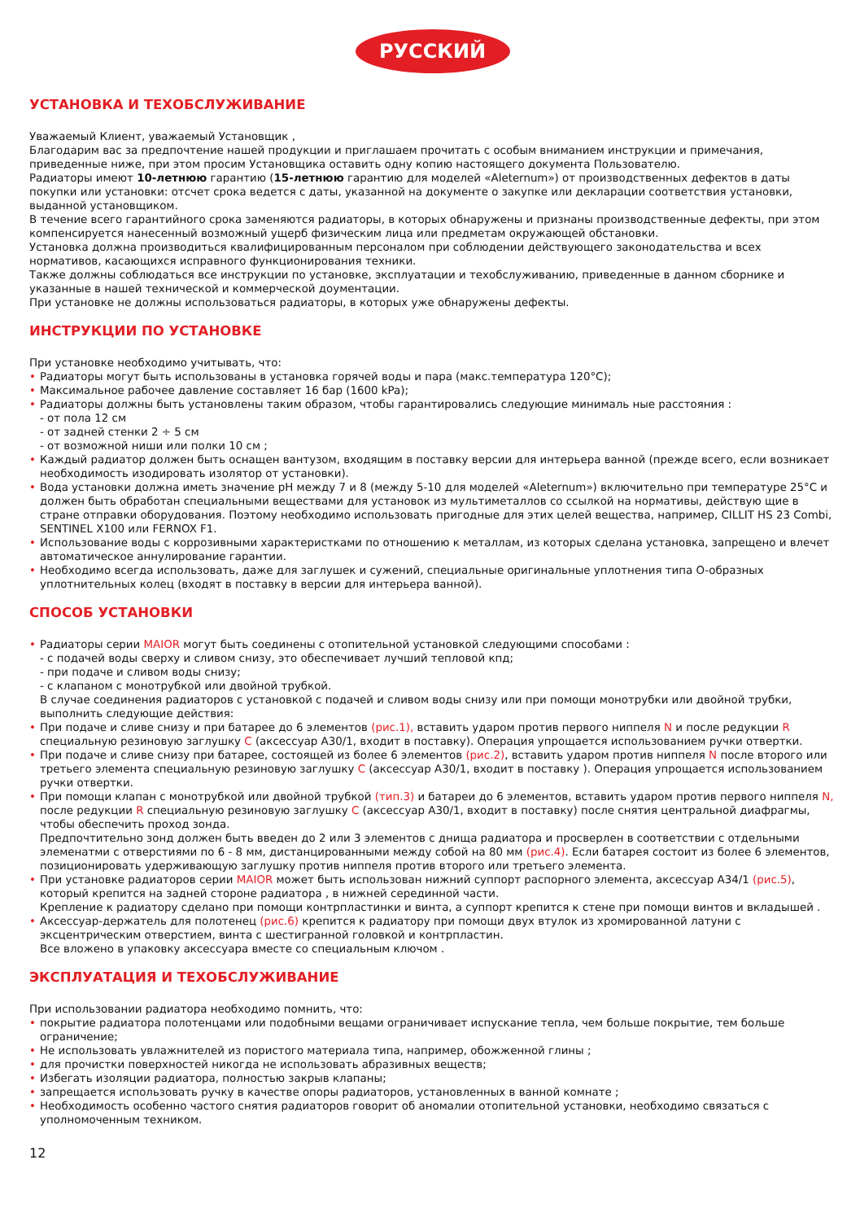РУССКИЙ
УСТАНОВКА И ТЕХОБСЛУЖИВАНИЕ
Уважаемый Клиент, уважаемый Установщик ,
Благодарим вас за предпочтение нашей продукции и приглашаем прочитать с особым вниманием инструкции и примечания, приведенные ниже, при этом просим Установщика оставить одну копию настоящего документа Пользователю.
Радиаторы имеют 10-летнюю гарантию (15-летнюю гарантию для моделей «Aleternum») от производственных дефектов в даты покупки или установки: отсчет срока ведется с даты, указанной на документе о закупке или декларации соответствия установки, выданной установщиком.
В течение всего гарантийного срока заменяются радиаторы, в которых обнаружены и признаны производственные дефекты, при этом компенсируется нанесенный возможный ущерб физическим лица или предметам окружающей обстановки.
Установка должна производиться квалифицированным персоналом при соблюдении действующего законодательства и всех нормативов, касающихся исправного функционирования техники.
Также должны соблюдаться все инструкции по установке, эксплуатации и техобслуживанию, приведенные в данном сборнике и указанные в нашей технической и коммерческой доументации.
При установке не должны использоваться радиаторы, в которых уже обнаружены дефекты.
ИНСТРУКЦИИ ПО УСТАНОВКЕ
При установке необходимо учитывать, что:
Радиаторы могут быть использованы в установка горячей воды и пара (макс.температура 120°C);
Максимальное рабочее давление составляет 16 бар (1600 kPa);
Радиаторы должны быть установлены таким образом, чтобы гарантировались следующие минималь ные расстояния :
- от пола 12 см
- от задней стенки 2 ÷ 5 см
- от возможной ниши или полки 10 см ;
Каждый радиатор должен быть оснащен вантузом, входящим в поставку версии для интерьера ванной (прежде всего, если возникает необходимость изодировать изолятор от установки).
Вода установки должна иметь значение pH между 7 и 8 (между 5-10 для моделей «Aleternum») включительно при температуре 25°C и должен быть обработан специальными веществами для установок из мультиметаллов со ссылкой на нормативы, действую щие в стране отправки оборудования. Поэтому необходимо использовать пригодные для этих целей вещества, например, CILLIT HS 23 Combi, SENTINEL X100 или FERNOX F1.
Использование воды с коррозивными характеристками по отношению к металлам, из которых сделана установка, запрещено и влечет автоматическое аннулирование гарантии.
Необходимо всегда использовать, даже для заглушек и сужений, специальные оригинальные уплотнения типа O-образных уплотнительных колец (входят в поставку в версии для интерьера ванной).
СПОСОБ УСТАНОВКИ
Радиаторы серии MAIOR могут быть соединены с отопительной установкой следующими способами :
- с подачей воды сверху и сливом снизу, это обеспечивает лучший тепловой кпд;
- при подаче и сливом воды снизу;
- с клапаном с монотрубкой или двойной трубкой.
В случае соединения радиаторов с установкой с подачей и сливом воды снизу или при помощи монотрубки или двойной трубки, выполнить следующие действия:
При подаче и сливе снизу и при батарее до 6 элементов (рис.1), вставить ударом против первого ниппеля N и после редукции R специальную резиновую заглушку C (аксессуар A30/1, входит в поставку). Операция упрощается использованием ручки отвертки.
При подаче и сливе снизу при батарее, состоящей из более 6 элементов (рис.2), вставить ударом против ниппеля N после второго или третьего элемента специальную резиновую заглушку C (аксессуар A30/1, входит в поставку ). Операция упрощается использованием ручки отвертки.
При помощи клапан с монотрубкой или двойной трубкой (тип.3) и батареи до 6 элементов, вставить ударом против первого ниппеля N, после редукции R специальную резиновую заглушку C (аксессуар A30/1, входит в поставку) после снятия центральной диафрагмы, чтобы обеспечить проход зонда.
Предпочтительно зонд должен быть введен до 2 или 3 элементов с днища радиатора и просверлен в соответствии с отдельными элеменатми с отверстиями по 6 - 8 мм, дистанцированными между собой на 80 мм (рис.4). Если батарея состоит из более 6 элементов, позиционировать удерживающую заглушку против ниппеля против второго или третьего элемента.
При установке радиаторов серии MAIOR может быть использован нижний суппорт распорного элемента, аксессуар A34/1 (рис.5), который крепится на задней стороне радиатора , в нижней серединной части.
Крепление к радиатору сделано при помощи контрпластинки и винта, а суппорт крепится к стене при помощи винтов и вкладышей .
Аксессуар-держатель для полотенец (рис.6) крепится к радиатору при помощи двух втулок из хромированной латуни с эксцентрическим отверстием, винта с шестигранной головкой и контрпластин.
Все вложено в упаковку аксессуара вместе со специальным ключом .
ЭКСПЛУАТАЦИЯ И ТЕХОБСЛУЖИВАНИЕ
При использовании радиатора необходимо помнить, что:
покрытие радиатора полотенцами или подобными вещами ограничивает испускание тепла, чем больше покрытие, тем больше ограничение;
Не использовать увлажнителей из пористого материала типа, например, обожженной глины ;
для прочистки поверхностей никогда не использовать абразивных веществ;
Избегать изоляции радиатора, полностью закрыв клапаны;
запрещается использовать ручку в качестве опоры радиаторов, установленных в ванной комнате ;
Необходимость особенно частого снятия радиаторов говорит об аномалии отопительной установки, необходимо связаться с уполномоченным техником.
12